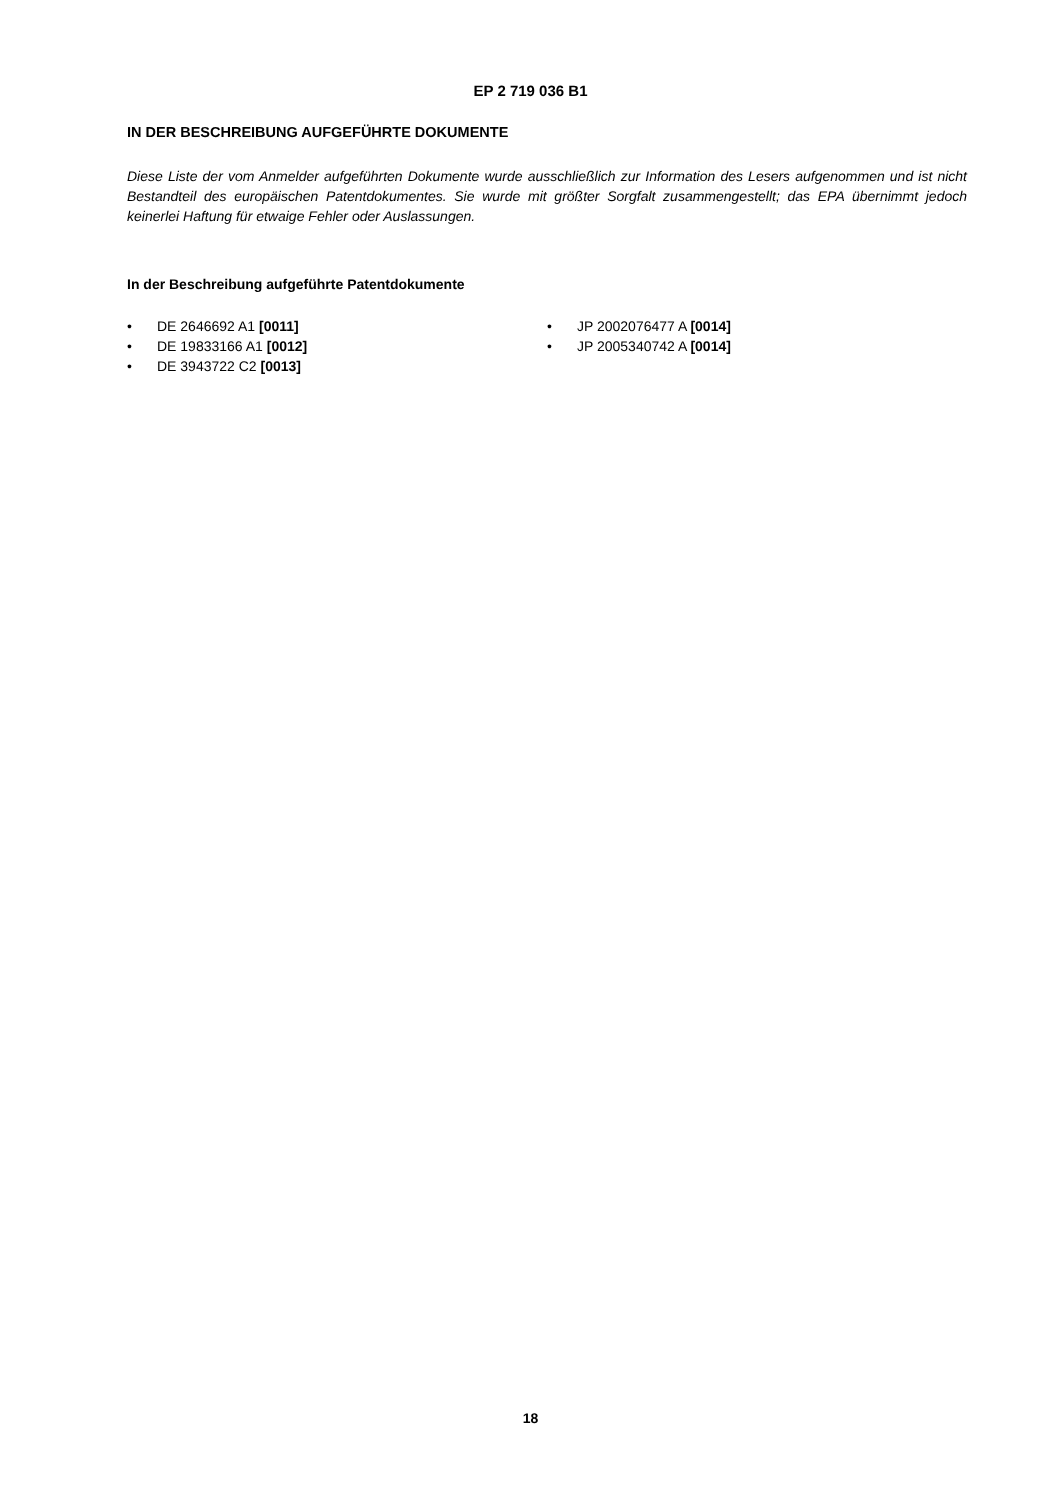EP 2 719 036 B1
IN DER BESCHREIBUNG AUFGEFÜHRTE DOKUMENTE
Diese Liste der vom Anmelder aufgeführten Dokumente wurde ausschließlich zur Information des Lesers aufgenommen und ist nicht Bestandteil des europäischen Patentdokumentes. Sie wurde mit größter Sorgfalt zusammengestellt; das EPA übernimmt jedoch keinerlei Haftung für etwaige Fehler oder Auslassungen.
In der Beschreibung aufgeführte Patentdokumente
• DE 2646692 A1 [0011]
• DE 19833166 A1 [0012]
• DE 3943722 C2 [0013]
• JP 2002076477 A [0014]
• JP 2005340742 A [0014]
18